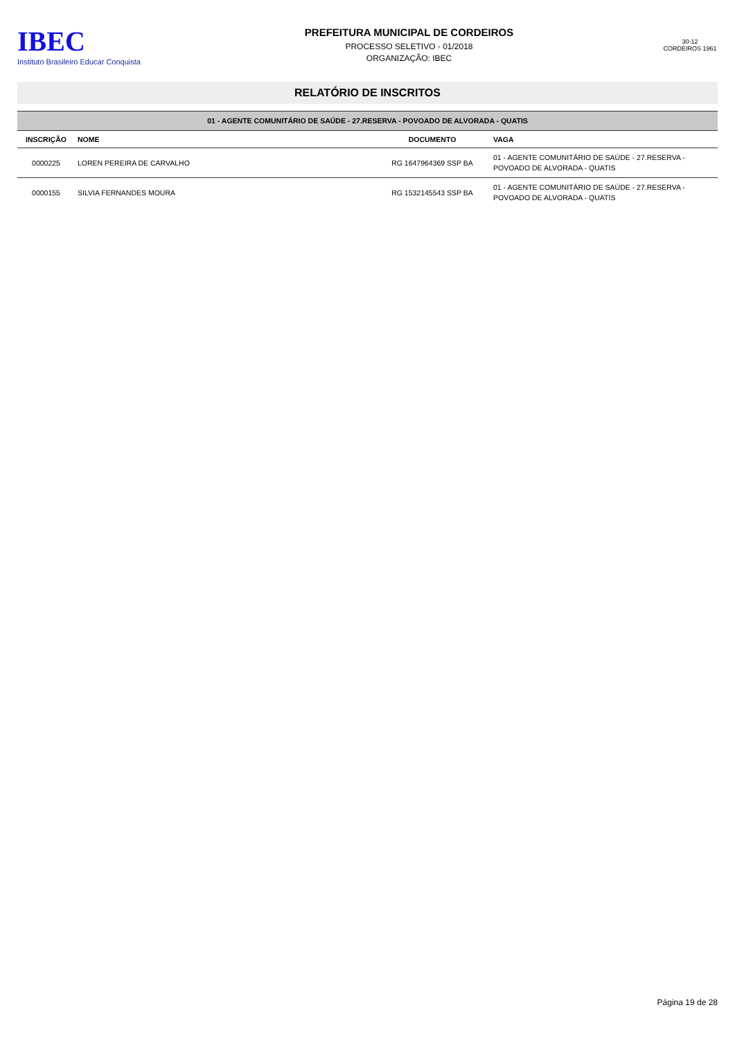IBEC
Instituto Brasileiro Educar Conquista
PREFEITURA MUNICIPAL DE CORDEIROS
PROCESSO SELETIVO - 01/2018
ORGANIZAÇÃO: IBEC
30-12 CORDEIROS 1961
RELATÓRIO DE INSCRITOS
| 01 - AGENTE COMUNITÁRIO DE SAÚDE - 27.RESERVA - POVOADO DE ALVORADA - QUATIS | | | |
| INSCRIÇÃO | NOME | DOCUMENTO | VAGA |
| 0000225 | LOREN PEREIRA DE CARVALHO | RG 1647964369 SSP BA | 01 - AGENTE COMUNITÁRIO DE SAÚDE - 27.RESERVA - POVOADO DE ALVORADA - QUATIS |
| 0000155 | SILVIA FERNANDES MOURA | RG 1532145543 SSP BA | 01 - AGENTE COMUNITÁRIO DE SAÚDE - 27.RESERVA - POVOADO DE ALVORADA - QUATIS |
Página 19 de 28